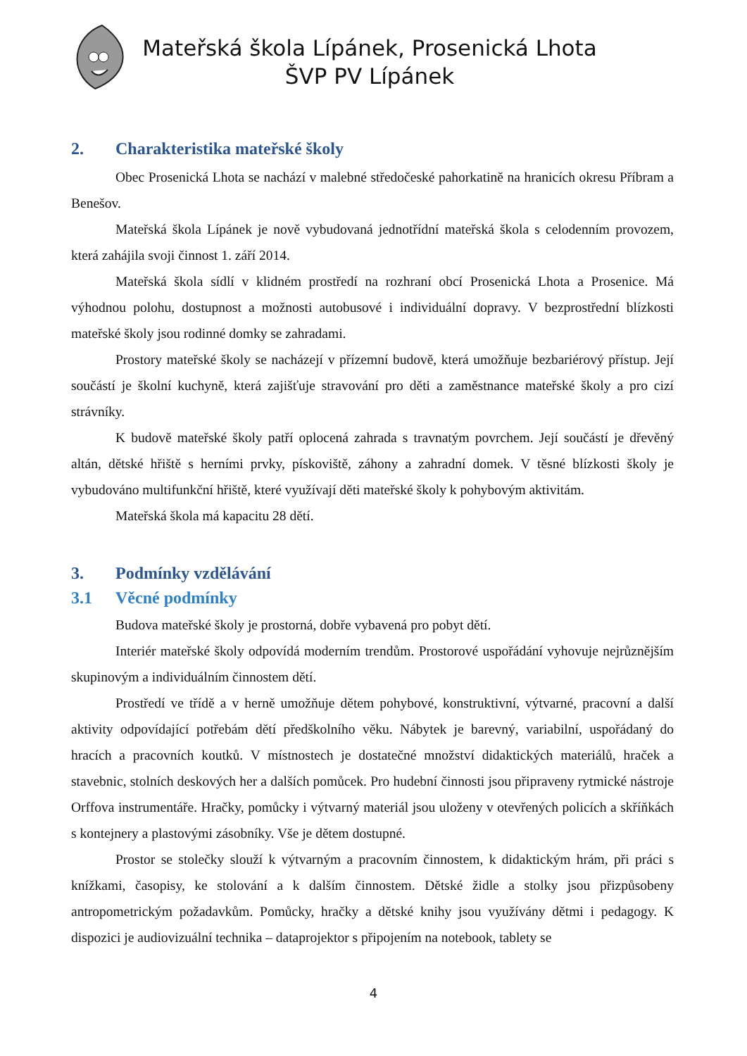Mateřská škola Lípánek, Prosenická Lhota
ŠVP PV Lípánek
2. Charakteristika mateřské školy
Obec Prosenická Lhota se nachází v malebné středočeské pahorkatině na hranicích okresu Příbram a Benešov.
Mateřská škola Lípánek je nově vybudovaná jednotřídní mateřská škola s celodenním provozem, která zahájila svoji činnost 1. září 2014.
Mateřská škola sídlí v klidném prostředí na rozhraní obcí Prosenická Lhota a Prosenice. Má výhodnou polohu, dostupnost a možnosti autobusové i individuální dopravy. V bezprostřední blízkosti mateřské školy jsou rodinné domky se zahradami.
Prostory mateřské školy se nacházejí v přízemní budově, která umožňuje bezbariérový přístup. Její součástí je školní kuchyně, která zajišťuje stravování pro děti a zaměstnance mateřské školy a pro cizí strávníky.
K budově mateřské školy patří oplocená zahrada s travnatým povrchem. Její součástí je dřevěný altán, dětské hřiště s herními prvky, pískoviště, záhony a zahradní domek. V těsné blízkosti školy je vybudováno multifunkční hřiště, které využívají děti mateřské školy k pohybovým aktivitám.
Mateřská škola má kapacitu 28 dětí.
3. Podmínky vzdělávání
3.1 Věcné podmínky
Budova mateřské školy je prostorná, dobře vybavená pro pobyt dětí.
Interiér mateřské školy odpovídá moderním trendům. Prostorové uspořádání vyhovuje nejrůznějším skupinovým a individuálním činnostem dětí.
Prostředí ve třídě a v herně umožňuje dětem pohybové, konstruktivní, výtvarné, pracovní a další aktivity odpovídající potřebám dětí předškolního věku. Nábytek je barevný, variabilní, uspořádaný do hracích a pracovních koutků. V místnostech je dostatečné množství didaktických materiálů, hraček a stavebnic, stolních deskových her a dalších pomůcek. Pro hudební činnosti jsou připraveny rytmické nástroje Orffova instrumentáře. Hračky, pomůcky i výtvarný materiál jsou uloženy v otevřených policích a skříňkách s kontejnery a plastovými zásobníky. Vše je dětem dostupné.
Prostor se stolečky slouží k výtvarným a pracovním činnostem, k didaktickým hrám, při práci s knížkami, časopisy, ke stolování a k dalším činnostem. Dětské židle a stolky jsou přizpůsobeny antropometrickým požadavkům. Pomůcky, hračky a dětské knihy jsou využívány dětmi i pedagogy. K dispozici je audiovizuální technika – dataprojektor s připojením na notebook, tablety se
4